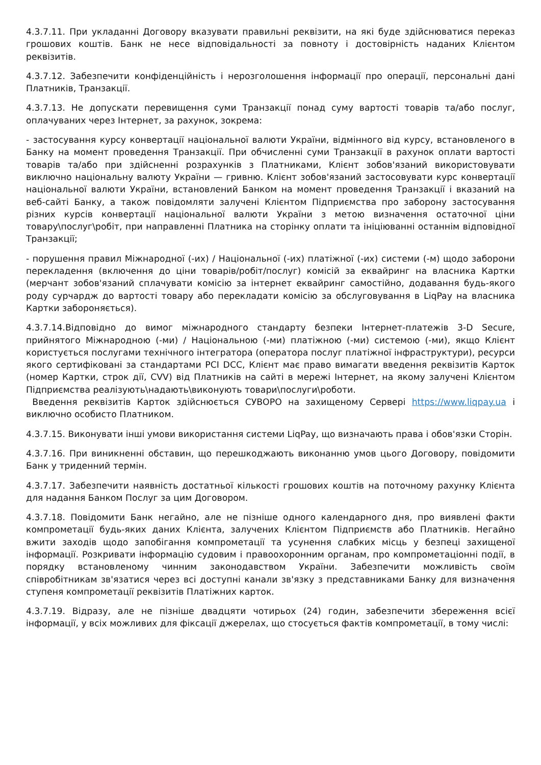4.3.7.11. При укладанні Договору вказувати правильні реквізити, на які буде здійснюватися переказ грошових коштів. Банк не несе відповідальності за повноту і достовірність наданих Клієнтом реквізитів.
4.3.7.12. Забезпечити конфіденційність і нерозголошення інформації про операції, персональні дані Платників, Транзакції.
4.3.7.13. Не допускати перевищення суми Транзакції понад суму вартості товарів та/або послуг, оплачуваних через Інтернет, за рахунок, зокрема:
- застосування курсу конвертації національної валюти України, відмінного від курсу, встановленого в Банку на момент проведення Транзакції. При обчисленні суми Транзакції в рахунок оплати вартості товарів та/або при здійсненні розрахунків з Платниками, Клієнт зобов'язаний використовувати виключно національну валюту України — гривню. Клієнт зобов'язаний застосовувати курс конвертації національної валюти України, встановлений Банком на момент проведення Транзакції і вказаний на веб-сайті Банку, а також повідомляти залучені Клієнтом Підприємства про заборону застосування різних курсів конвертації національної валюти України з метою визначення остаточної ціни товару\послуг\робіт, при направленні Платника на сторінку оплати та ініціюванні останнім відповідної Транзакції;
- порушення правил Міжнародної (-их) / Національної (-их) платіжної (-их) системи (-м) щодо заборони перекладення (включення до ціни товарів/робіт/послуг) комісій за еквайринг на власника Картки (мерчант зобов'язаний сплачувати комісію за інтернет еквайринг самостійно, додавання будь-якого роду сурчардж до вартості товару або перекладати комісію за обслуговування в LiqPay на власника Картки забороняється).
4.3.7.14.Відповідно до вимог міжнародного стандарту безпеки Інтернет-платежів 3-D Secure, прийнятого Міжнародною (-ми) / Національною (-ми) платіжною (-ми) системою (-ми), якщо Клієнт користується послугами технічного інтегратора (оператора послуг платіжної інфраструктури), ресурси якого сертифіковані за стандартами PCI DCC, Клієнт має право вимагати введення реквізитів Карток (номер Картки, строк дії, CVV) від Платників на сайті в мережі Інтернет, на якому залучені Клієнтом Підприємства реалізують\надають\виконують товари\послуги\роботи.
Введення реквізитів Карток здійснюється СУВОРО на захищеному Сервері https://www.liqpay.ua і виключно особисто Платником.
4.3.7.15. Виконувати інші умови використання системи LiqPay, що визначають права і обов'язки Сторін.
4.3.7.16. При виникненні обставин, що перешкоджають виконанню умов цього Договору, повідомити Банк у триденний термін.
4.3.7.17. Забезпечити наявність достатньої кількості грошових коштів на поточному рахунку Клієнта для надання Банком Послуг за цим Договором.
4.3.7.18. Повідомити Банк негайно, але не пізніше одного календарного дня, про виявлені факти компрометації будь-яких даних Клієнта, залучених Клієнтом Підприємств або Платників. Негайно вжити заходів щодо запобігання компрометації та усунення слабких місць у безпеці захищеної інформації. Розкривати інформацію судовим і правоохоронним органам, про компрометаціонні події, в порядку встановленому чинним законодавством України. Забезпечити можливість своїм співробітникам зв'язатися через всі доступні канали зв'язку з представниками Банку для визначення ступеня компрометації реквізитів Платіжних карток.
4.3.7.19. Відразу, але не пізніше двадцяти чотирьох (24) годин, забезпечити збереження всієї інформації, у всіх можливих для фіксації джерелах, що стосується фактів компрометації, в тому числі: